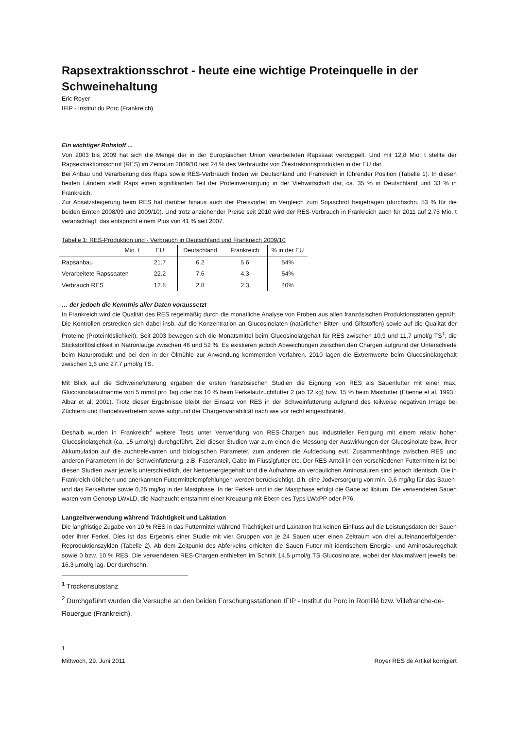Rapsextraktionsschrot - heute eine wichtige Proteinquelle in der Schweinehaltung
Eric Royer
IFIP - Institut du Porc (Frankreich)
Ein wichtiger Rohstoff ...
Von 2003 bis 2009 hat sich die Menge der in der Europäischen Union verarbeiteten Rapssaat verdoppelt. Und mit 12,8 Mio. t stellte der Rapsextraktionsschrot (RES) im Zeitraum 2009/10 fast 24 % des Verbrauchs von Ölextraktionsprodukten in der EU dar.
Bei Anbau und Verarbeitung des Raps sowie RES-Verbrauch finden wir Deutschland und Frankreich in führender Position (Tabelle 1). In diesen beiden Ländern stellt Raps einen signifikanten Teil der Proteinversorgung in der Viehwirtschaft dar, ca. 35 % in Deutschland und 33 % in Frankreich.
Zur Absatzsteigerung beim RES hat darüber hinaus auch der Preisvorteil im Vergleich zum Sojaschrot beigetragen (durchschn. 53 % für die beiden Ernten 2008/09 und 2009/10). Und trotz anziehender Preise seit 2010 wird der RES-Verbrauch in Frankreich auch für 2011 auf 2,75 Mio. t veranschlagt; das entspricht einem Plus von 41 % seit 2007.
Tabelle 1: RES-Produktion und - Verbrauch in Deutschland und Frankreich 2009/10
| Mio. t | EU | Deutschland | Frankreich | % in der EU |
| --- | --- | --- | --- | --- |
| Rapsanbau | 21.7 | 6.2 | 5.6 | 54% |
| Verarbeitete Rapssaaten | 22.2 | 7.6 | 4.3 | 54% |
| Verbrauch RES | 12.8 | 2.8 | 2.3 | 40% |
… der jedoch die Kenntnis aller Daten voraussetzt
In Frankreich wird die Qualität des RES regelmäßig durch die monatliche Analyse von Proben aus allen französischen Produktionsstätten geprüft. Die Kontrollen erstrecken sich dabei insb. auf die Konzentration an Glucosinolaten (natürlichen Bitter- und Giftstoffen) sowie auf die Qualität der Proteine (Proteinlöslichkeit). Seit 2003 bewegen sich die Monatsmittel beim Glucosinolatgehalt für RES zwischen 10,9 und 11,7 µmol/g TS<sup>1</sup>; die Stickstofflöslichkeit in Natronlauge zwischen 46 und 52 %. Es existieren jedoch Abweichungen zwischen den Chargen aufgrund der Unterschiede beim Naturprodukt und bei den in der Ölmühle zur Anwendung kommenden Verfahren. 2010 lagen die Extremwerte beim Glucosinolatgehalt zwischen 1,6 und 27,7 µmol/g TS.
Mit Blick auf die Schweinefütterung ergaben die ersten französischen Studien die Eignung von RES als Sauenfutter mit einer max. Glucosinolataufnahme von 5 mmol pro Tag oder bis 10 % beim Ferkelaufzuchtfutter 2 (ab 12 kg) bzw. 15 % beim Mastfutter (Etienne et al, 1993 ; Albar et al, 2001). Trotz dieser Ergebnisse bleibt der Einsatz von RES in der Schweinfütterung aufgrund des teilweise negativen Image bei Züchtern und Handelsvertretern sowie aufgrund der Chargenvariabilität nach wie vor recht eingeschränkt.
Deshalb wurden in Frankreich<sup>2</sup> weitere Tests unter Verwendung von RES-Chargen aus industrieller Fertigung mit einem relativ hohen Glucosinolatgehalt (ca. 15 µmol/g) durchgeführt. Ziel dieser Studien war zum einen die Messung der Auswirkungen der Glucosinolate bzw. ihrer Akkumulation auf die zuchtrelevanten und biologischen Parameter, zum anderen die Aufdeckung evtl. Zusammenhänge zwischen RES und anderen Parametern in der Schweinfütterung, z.B. Faseranteil, Gabe im Flüssigfutter etc. Der RES-Anteil in den verschiedenen Futtermitteln ist bei diesen Studien zwar jeweils unterschiedlich, der Nettoenergiegehalt und die Aufnahme an verdaulichen Aminosäuren sind jedoch identisch. Die in Frankreich üblichen und anerkannten Futtermittelempfehlungen werden berücksichtigt, d.h. eine Jodversorgung von min. 0,6 mg/kg für das Sauen- und das Ferkelfutter sowie 0,25 mg/kg in der Mastphase. In der Ferkel- und in der Mastphase erfolgt die Gabe ad libitum. Die verwendeten Sauen waren vom Genotyp LWxLD, die Nachzucht entstammt einer Kreuzung mit Ebern des Typs LWxPP oder P76.
Langzeitverwendung während Trächtigkeit und Laktation
Die langfristige Zugabe von 10 % RES in das Futtermittel während Trächtigkeit und Laktation hat keinen Einfluss auf die Leistungsdaten der Sauen oder ihrer Ferkel. Dies ist das Ergebnis einer Studie mit vier Gruppen von je 24 Sauen über einen Zeitraum von drei aufeinanderfolgenden Reproduktionszyklen (Tabelle 2). Ab dem Zeitpunkt des Abferkelns erhielten die Sauen Futter mit identischem Energie- und Aminosäuregehalt sowie 0 bzw. 10 % RES. Die verwendeten RES-Chargen enthielten im Schnitt 14,5 µmol/g TS Glucosinolate, wobei der Maximalwert jeweils bei 16,3 µmol/g lag. Der durchschn.
<sup>1</sup> Trockensubstanz
<sup>2</sup> Durchgeführt wurden die Versuche an den beiden Forschungsstationen IFIP - Institut du Porc in Romillé bzw. Villefranche-de-Rouergue (Frankreich).
1
Mittwoch, 29. Juni 2011 Royer RES de Artikel korrigiert